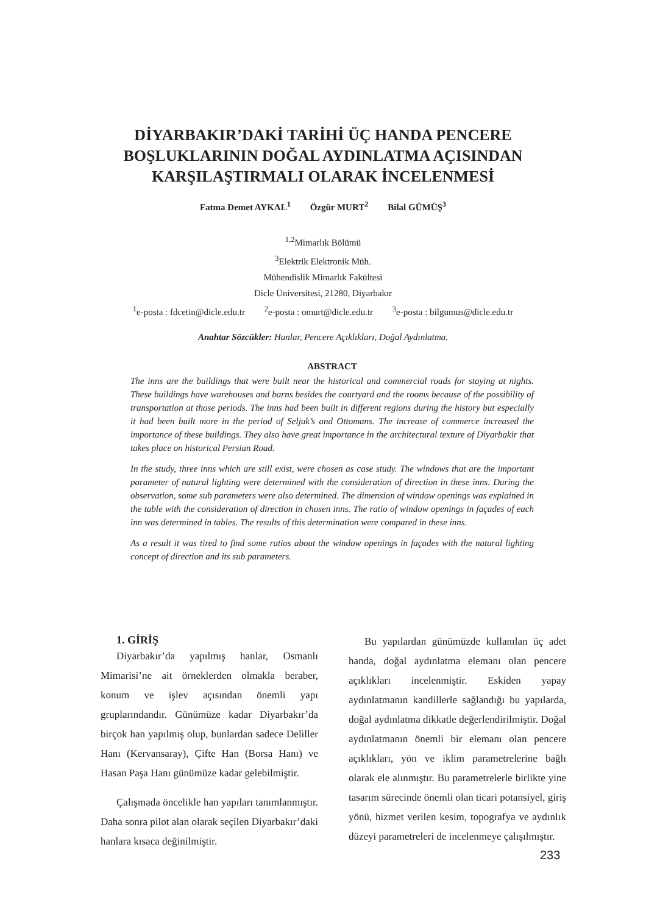DİYARBAKIR’DAKİ TARİHİ ÜÇ HANDA PENCERE
BOŞLUKLARININ DOĞAL AYDINLATMA AÇISINDAN
KARŞILAŞTIRMALI OLARAK İNCELENMESİ
Fatma Demet AYKAL<sup>1</sup> Özgür MURT<sup>2</sup> Bilal GÜMÜŞ<sup>3</sup>
<sup>1,2</sup>Mimarlık Bölümü
<sup>3</sup> Elektrik Elektronik Müh.
Mühendislik Mimarlık Fakültesi
Dicle Üniversitesi, 21280, Diyarbakır
<sup>1</sup> e-posta : fdcetin@dicle.edu.tr <sup>2</sup>e-posta : omurt@dicle.edu.tr <sup>3</sup>e-posta : bilgumus@dicle.edu.tr
Anahtar Sözcükler: Hanlar, Pencere Açıklıkları, Doğal Aydınlatma.
ABSTRACT
The inns are the buildings that were built near the historical and commercial roads for staying at nights. These buildings have warehouses and barns besides the courtyard and the rooms because of the possibility of transportation at those periods. The inns had been built in different regions during the history but especially it had been built more in the period of Seljuk’s and Ottomans. The increase of commerce increased the importance of these buildings. They also have great importance in the architectural texture of Diyarbakir that takes place on historical Persian Road.
In the study, three inns which are still exist, were chosen as case study. The windows that are the important parameter of natural lighting were determined with the consideration of direction in these inns. During the observation, some sub parameters were also determined. The dimension of window openings was explained in the table with the consideration of direction in chosen inns. The ratio of window openings in façades of each inn was determined in tables. The results of this determination were compared in these inns.
As a result it was tired to find some ratios about the window openings in façades with the natural lighting concept of direction and its sub parameters.
1. GİRİŞ
Diyarbakır’da yapılmış hanlar, Osmanlı Mimarisi’ne ait örneklerden olmakla beraber, konum ve işlev açısından önemli yapı gruplarındandır. Günümüze kadar Diyarbakır’da birçok han yapılmış olup, bunlardan sadece Deliller Hanı (Kervansaray), Çifte Han (Borsa Hanı) ve Hasan Paşa Hanı günümüze kadar gelebilmiştir.
Çalışmada öncelikle han yapıları tanımlanmıştır. Daha sonra pilot alan olarak seçilen Diyarbakır’daki hanlara kısaca değinilmiştir.
Bu yapılardan günümüzde kullanılan üç adet handa, doğal aydınlatma elemanı olan pencere açıklıkları incelenmiştir. Eskiden yapay aydınlatmanın kandillerle sağlandığı bu yapılarda, doğal aydınlatma dikkatle değerlendirilmiştir. Doğal aydınlatmanın önemli bir elemanı olan pencere açıklıkları, yön ve iklim parametrelerine bağlı olarak ele alınmıştır. Bu parametrelerle birlikte yine tasarım sürecinde önemli olan ticari potansiyel, giriş yönü, hizmet verilen kesim, topografya ve aydınlık düzeyi parametreleri de incelenmeye çalışılmıştır.
233